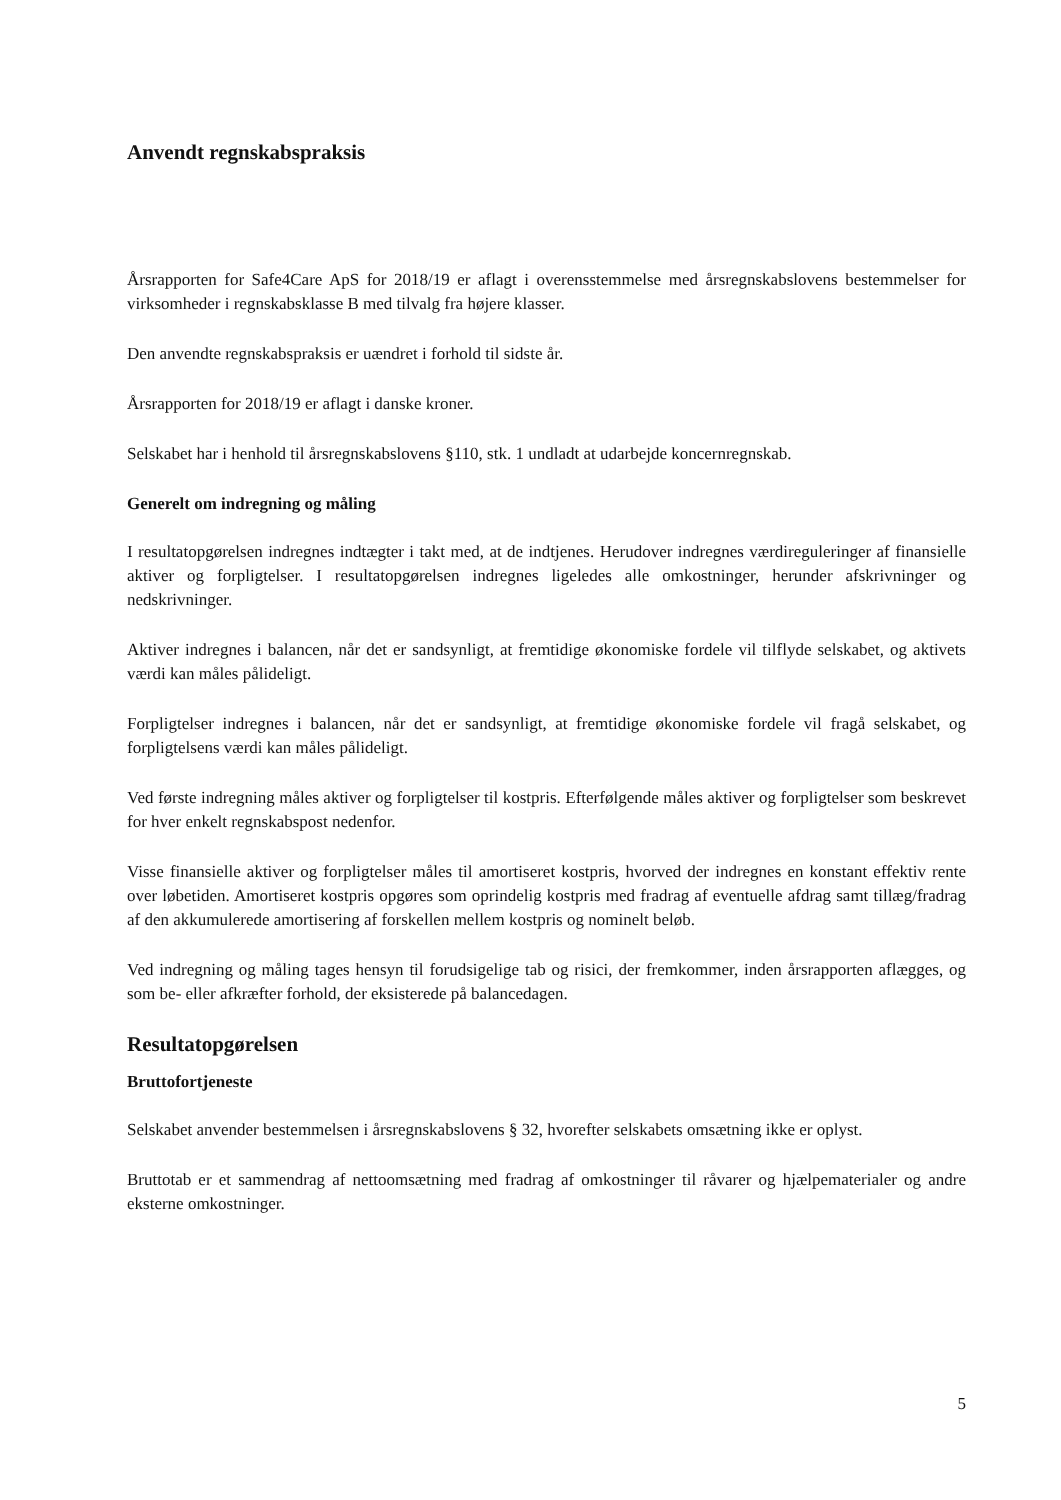Anvendt regnskabspraksis
Årsrapporten for Safe4Care ApS for 2018/19 er aflagt i overensstemmelse med årsregnskabslovens bestemmelser for virksomheder i regnskabsklasse B med tilvalg fra højere klasser.
Den anvendte regnskabspraksis er uændret i forhold til sidste år.
Årsrapporten for 2018/19 er aflagt i danske kroner.
Selskabet har i henhold til årsregnskabslovens §110, stk. 1 undladt at udarbejde koncernregnskab.
Generelt om indregning og måling
I resultatopgørelsen indregnes indtægter i takt med, at de indtjenes. Herudover indregnes værdireguleringer af finansielle aktiver og forpligtelser. I resultatopgørelsen indregnes ligeledes alle omkostninger, herunder afskrivninger og nedskrivninger.
Aktiver indregnes i balancen, når det er sandsynligt, at fremtidige økonomiske fordele vil tilflyde selskabet, og aktivets værdi kan måles pålideligt.
Forpligtelser indregnes i balancen, når det er sandsynligt, at fremtidige økonomiske fordele vil fragå selskabet, og forpligtelsens værdi kan måles pålideligt.
Ved første indregning måles aktiver og forpligtelser til kostpris. Efterfølgende måles aktiver og forpligtelser som beskrevet for hver enkelt regnskabspost nedenfor.
Visse finansielle aktiver og forpligtelser måles til amortiseret kostpris, hvorved der indregnes en konstant effektiv rente over løbetiden. Amortiseret kostpris opgøres som oprindelig kostpris med fradrag af eventuelle afdrag samt tillæg/fradrag af den akkumulerede amortisering af forskellen mellem kostpris og nominelt beløb.
Ved indregning og måling tages hensyn til forudsigelige tab og risici, der fremkommer, inden årsrapporten aflægges, og som be- eller afkræfter forhold, der eksisterede på balancedagen.
Resultatopgørelsen
Bruttofortjeneste
Selskabet anvender bestemmelsen i årsregnskabslovens § 32, hvorefter selskabets omsætning ikke er oplyst.
Bruttotab er et sammendrag af nettoomsætning med fradrag af omkostninger til råvarer og hjælpematerialer og andre eksterne omkostninger.
5